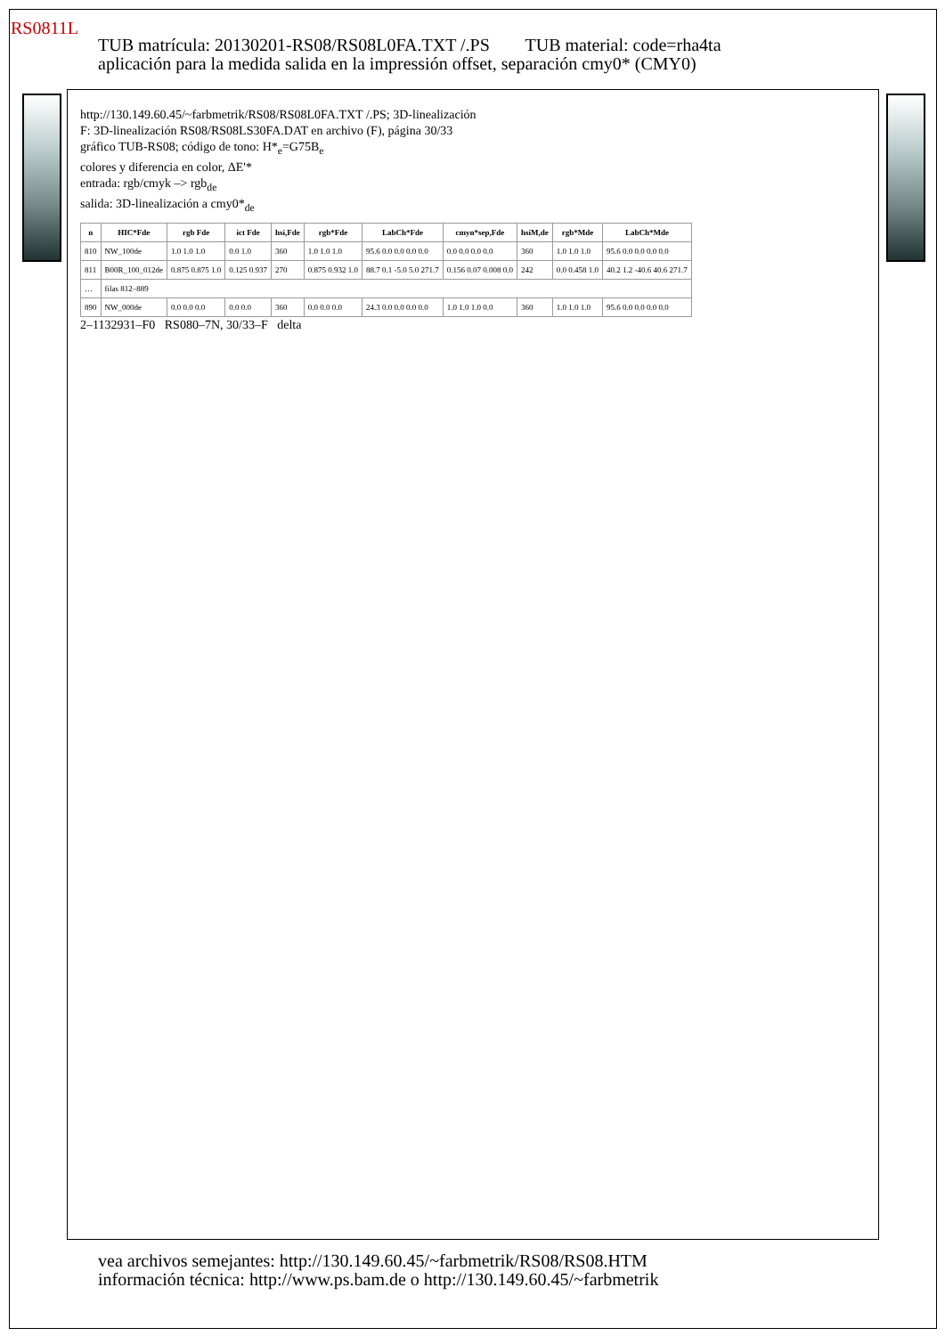RS0811L
TUB matrícula: 20130201-RS08/RS08L0FA.TXT /.PS TUB material: code=rha4ta
aplicación para la medida salida en la impressión offset, separación cmy0* (CMY0)
http://130.149.60.45/~farbmetrik/RS08/RS08L0FA.TXT /.PS; 3D-linealización
F: 3D-linealización RS08/RS08LS30FA.DAT en archivo (F), página 30/33
gráfico TUB-RS08; código de tono: H*<sub>e</sub>=G75B<sub>e</sub>
colores y diferencia en color, ΔE'*
entrada: rgb/cmyk –> rgb<sub>de</sub>
salida: 3D-linealización a cmy0*<sub>de</sub>
| n | HIC*Fde | rgb Fde | ict Fde | hsi,Fde | rgb*Fde | LabCh*Fde | cmyn*sep,Fde | hsiM,de | rgb*Mde | LabCh*Mde |
| --- | --- | --- | --- | --- | --- | --- | --- | --- | --- | --- |
| 810 | NW_100de | 1.0 1.0 1.0 | 0.0 1.0 | 360 | 1.0 1.0 1.0 | 95.6 0.0 0.0 0.0 0.0 | 0.0 0.0 0.0 0.0 | 360 | 1.0 1.0 1.0 | 95.6 0.0 0.0 0.0 0.0 |
| 811 | B00R_100_012de | 0.875 0.875 1.0 | 0.125 0.937 | 270 | 0.875 0.932 1.0 | 88.7 0.1 -5.0 5.0 271.7 | 0.156 0.07 0.008 0.0 | 242 | 0.0 0.458 1.0 | 40.2 1.2 -40.6 40.6 271.7 |
| … | filas 812–889 | | | | | | | | | |
| 890 | NW_000de | 0.0 0.0 0.0 | 0.0 0.0 | 360 | 0.0 0.0 0.0 | 24.3 0.0 0.0 0.0 0.0 | 1.0 1.0 1.0 0.0 | 360 | 1.0 1.0 1.0 | 95.6 0.0 0.0 0.0 0.0 |
2–1132931–F0 RS080–7N, 30/33–F delta
vea archivos semejantes: http://130.149.60.45/~farbmetrik/RS08/RS08.HTM
información técnica: http://www.ps.bam.de o http://130.149.60.45/~farbmetrik